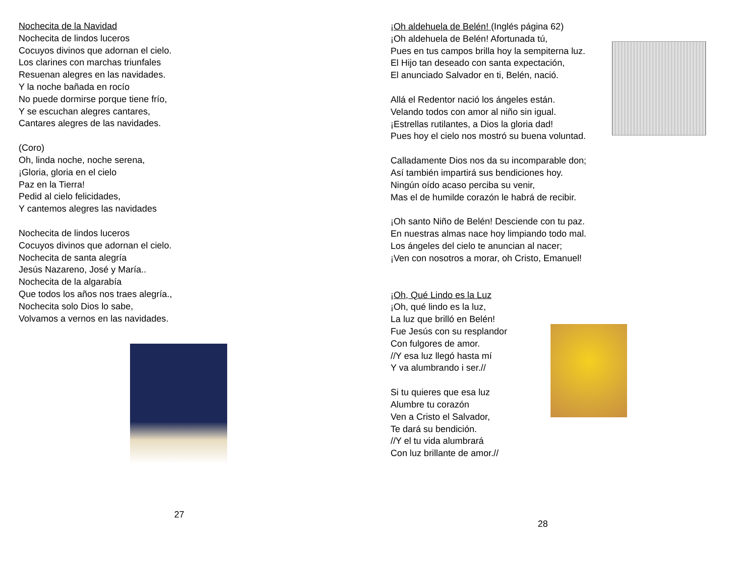Nochecita de la Navidad
Nochecita de lindos luceros
Cocuyos divinos que adornan el cielo.
Los clarines con marchas triunfales
Resuenan alegres en las navidades.
Y la noche bañada en rocío
No puede dormirse porque tiene frío,
Y se escuchan alegres cantares,
Cantares alegres de las navidades.
(Coro)
Oh, linda noche, noche serena,
¡Gloria, gloria en el cielo
Paz en la Tierra!
Pedid al cielo felicidades,
Y cantemos alegres las navidades
Nochecita de lindos luceros
Cocuyos divinos que adornan el cielo.
Nochecita de santa alegría
Jesús Nazareno, José y María..
Nochecita de la algarabía
Que todos los años nos traes alegría.,
Nochecita solo Dios lo sabe,
Volvamos a vernos en las navidades.
27
¡Oh aldehuela de Belén! (Inglés página 62)
¡Oh aldehuela de Belén! Afortunada tú,
Pues en tus campos brilla hoy la sempiterna luz.
El Hijo tan deseado con santa expectación,
El anunciado Salvador en ti, Belén, nació.
Allá el Redentor nació los ángeles están.
Velando todos con amor al niño sin igual.
¡Estrellas rutilantes, a Dios la gloria dad!
Pues hoy el cielo nos mostró su buena voluntad.
Calladamente Dios nos da su incomparable don;
Así también impartirá sus bendiciones hoy.
Ningún oído acaso perciba su venir,
Mas el de humilde corazón le habrá de recibir.
¡Oh santo Niño de Belén! Desciende con tu paz.
En nuestras almas nace hoy limpiando todo mal.
Los ángeles del cielo te anuncian al nacer;
¡Ven con nosotros a morar, oh Cristo, Emanuel!
¡Oh, Qué Lindo es la Luz
¡Oh, qué lindo es la luz,
La luz que brilló en Belén!
Fue Jesús con su resplandor
Con fulgores de amor.
//Y esa luz llegó hasta mí
Y va alumbrando i ser.//
Si tu quieres que esa luz
Alumbre tu corazón
Ven a Cristo el Salvador,
Te dará su bendición.
//Y el tu vida alumbrará
Con luz brillante de amor.//
28